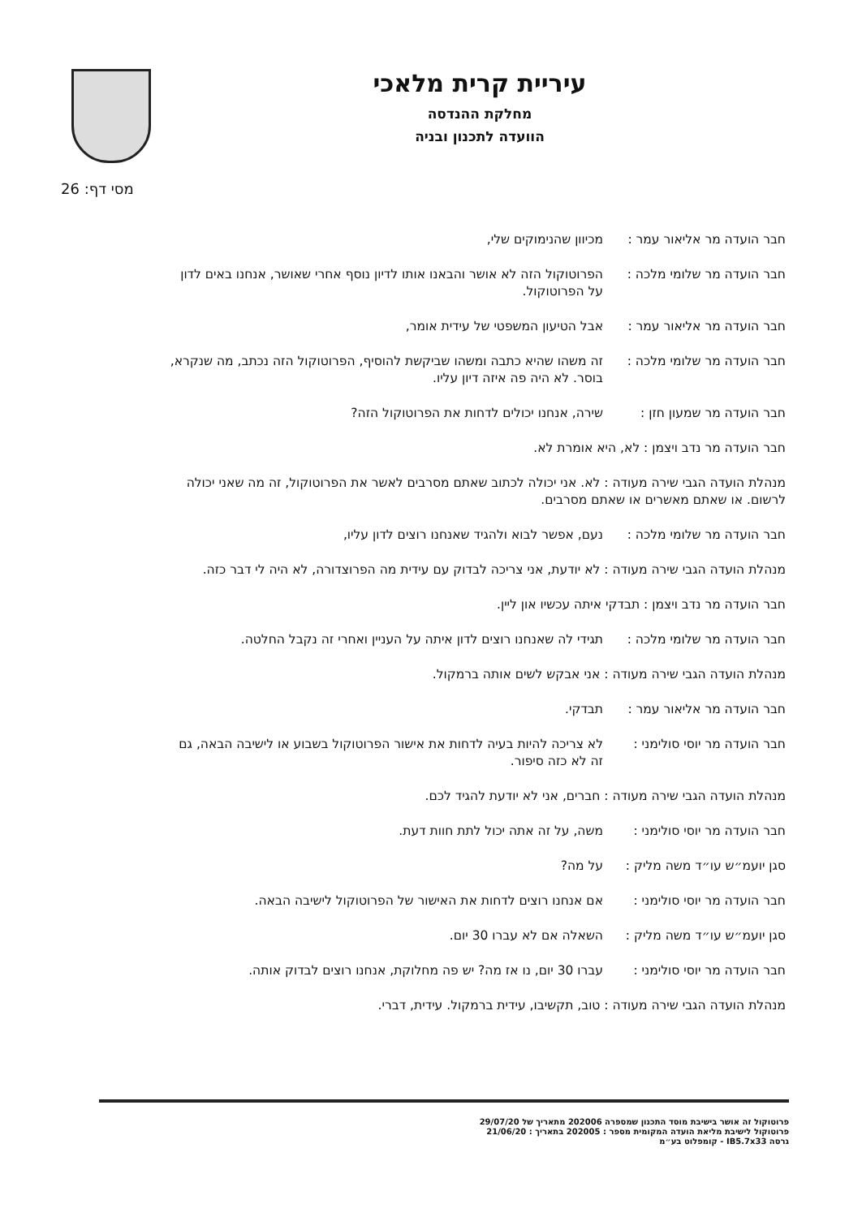עיריית קרית מלאכי
מחלקת ההנדסה
הוועדה לתכנון ובניה
מסי דף: 26
חבר הועדה מר אליאור עמר :
מכיוון שהנימוקים שלי,
חבר הועדה מר שלומי מלכה :
הפרוטוקול הזה לא אושר והבאנו אותו לדיון נוסף אחרי שאושר, אנחנו באים לדון על הפרוטוקול.
חבר הועדה מר אליאור עמר :
אבל הטיעון המשפטי של עידית אומר,
חבר הועדה מר שלומי מלכה :
זה משהו שהיא כתבה ומשהו שביקשת להוסיף, הפרוטוקול הזה נכתב, מה שנקרא, בוסר. לא היה פה איזה דיון עליו.
חבר הועדה מר שמעון חזן : שירה, אנחנו יכולים לדחות את הפרוטוקול הזה?
חבר הועדה מר נדב ויצמן : לא, היא אומרת לא.
מנהלת הועדה הגבי שירה מעודה : לא. אני יכולה לכתוב שאתם מסרבים לאשר את הפרוטוקול, זה מה שאני יכולה לרשום. או שאתם מאשרים או שאתם מסרבים.
חבר הועדה מר שלומי מלכה :
נעם, אפשר לבוא ולהגיד שאנחנו רוצים לדון עליו,
מנהלת הועדה הגבי שירה מעודה : לא יודעת, אני צריכה לבדוק עם עידית מה הפרוצדורה, לא היה לי דבר כזה.
חבר הועדה מר נדב ויצמן : תבדקי איתה עכשיו און ליין.
חבר הועדה מר שלומי מלכה :
תגידי לה שאנחנו רוצים לדון איתה על העניין ואחרי זה נקבל החלטה.
מנהלת הועדה הגבי שירה מעודה : אני אבקש לשים אותה ברמקול.
חבר הועדה מר אליאור עמר :
תבדקי.
חבר הועדה מר יוסי סולימני :
לא צריכה להיות בעיה לדחות את אישור הפרוטוקול בשבוע או לישיבה הבאה, גם זה לא כזה סיפור.
מנהלת הועדה הגבי שירה מעודה : חברים, אני לא יודעת להגיד לכם.
חבר הועדה מר יוסי סולימני :
משה, על זה אתה יכול לתת חוות דעת.
סגן יועמ״ש עו״ד משה מליק :
על מה?
חבר הועדה מר יוסי סולימני :
אם אנחנו רוצים לדחות את האישור של הפרוטוקול לישיבה הבאה.
סגן יועמ״ש עו״ד משה מליק :
השאלה אם לא עברו 30 יום.
חבר הועדה מר יוסי סולימני :
עברו 30 יום, נו אז מה? יש פה מחלוקת, אנחנו רוצים לבדוק אותה.
מנהלת הועדה הגבי שירה מעודה : טוב, תקשיבו, עידית ברמקול. עידית, דברי.
פרוטוקול זה אושר בישיבת מוסד התכנון שמספרה 202006 מתאריך של 29/07/20
פרוטוקול לישיבת מליאת הועדה המקומית מספר : 202005 בתאריך : 21/06/20
גרסה IB5.7x33 - קומפלוט בע״מ